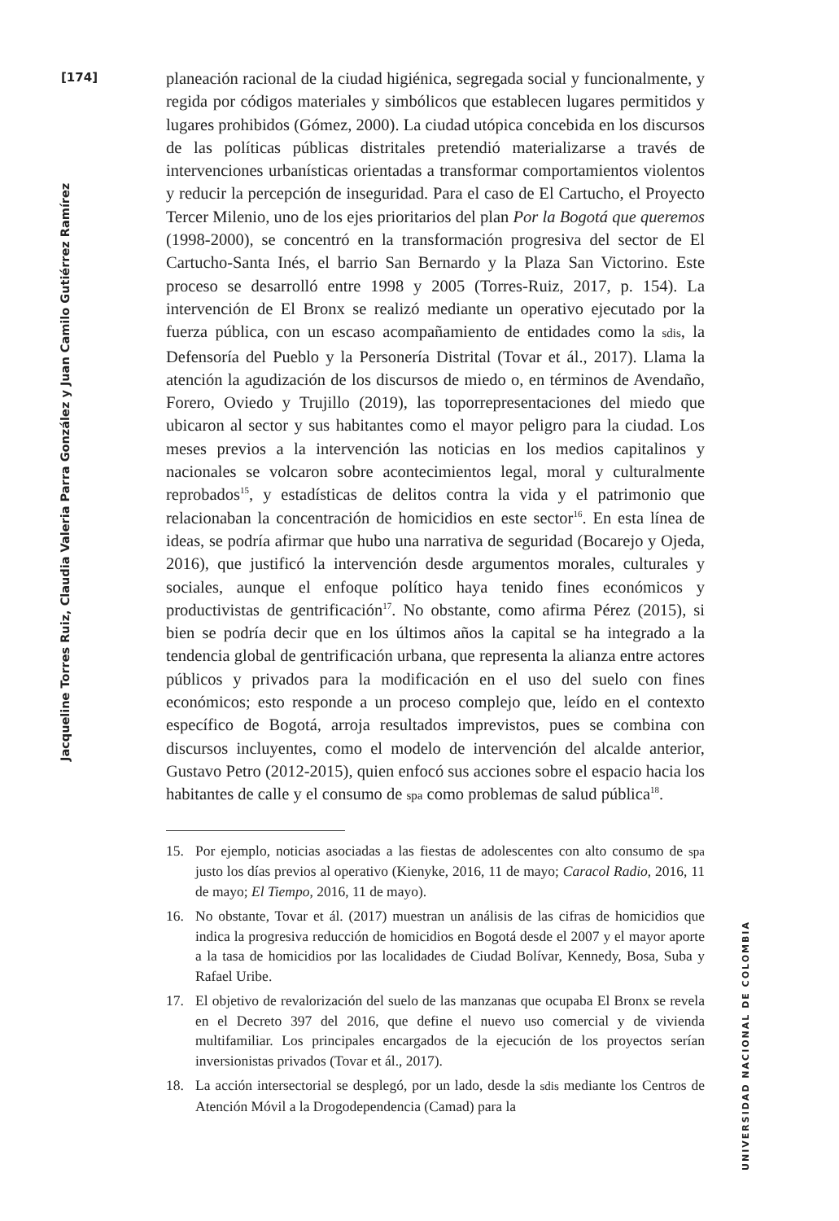[174]
Jacqueline Torres Ruiz, Claudia Valeria Parra González y Juan Camilo Gutiérrez Ramírez
planeación racional de la ciudad higiénica, segregada social y funcionalmente, y regida por códigos materiales y simbólicos que establecen lugares permitidos y lugares prohibidos (Gómez, 2000). La ciudad utópica concebida en los discursos de las políticas públicas distritales pretendió materializarse a través de intervenciones urbanísticas orientadas a transformar comportamientos violentos y reducir la percepción de inseguridad. Para el caso de El Cartucho, el Proyecto Tercer Milenio, uno de los ejes prioritarios del plan Por la Bogotá que queremos (1998-2000), se concentró en la transformación progresiva del sector de El Cartucho-Santa Inés, el barrio San Bernardo y la Plaza San Victorino. Este proceso se desarrolló entre 1998 y 2005 (Torres-Ruiz, 2017, p. 154). La intervención de El Bronx se realizó mediante un operativo ejecutado por la fuerza pública, con un escaso acompañamiento de entidades como la sdis, la Defensoría del Pueblo y la Personería Distrital (Tovar et ál., 2017). Llama la atención la agudización de los discursos de miedo o, en términos de Avendaño, Forero, Oviedo y Trujillo (2019), las toporrepresentaciones del miedo que ubicaron al sector y sus habitantes como el mayor peligro para la ciudad. Los meses previos a la intervención las noticias en los medios capitalinos y nacionales se volcaron sobre acontecimientos legal, moral y culturalmente reprobados<sup>15</sup>, y estadísticas de delitos contra la vida y el patrimonio que relacionaban la concentración de homicidios en este sector<sup>16</sup>. En esta línea de ideas, se podría afirmar que hubo una narrativa de seguridad (Bocarejo y Ojeda, 2016), que justificó la intervención desde argumentos morales, culturales y sociales, aunque el enfoque político haya tenido fines económicos y productivistas de gentrificación<sup>17</sup>. No obstante, como afirma Pérez (2015), si bien se podría decir que en los últimos años la capital se ha integrado a la tendencia global de gentrificación urbana, que representa la alianza entre actores públicos y privados para la modificación en el uso del suelo con fines económicos; esto responde a un proceso complejo que, leído en el contexto específico de Bogotá, arroja resultados imprevistos, pues se combina con discursos incluyentes, como el modelo de intervención del alcalde anterior, Gustavo Petro (2012-2015), quien enfocó sus acciones sobre el espacio hacia los habitantes de calle y el consumo de spa como problemas de salud pública<sup>18</sup>.
15. Por ejemplo, noticias asociadas a las fiestas de adolescentes con alto consumo de spa justo los días previos al operativo (Kienyke, 2016, 11 de mayo; Caracol Radio, 2016, 11 de mayo; El Tiempo, 2016, 11 de mayo).
16. No obstante, Tovar et ál. (2017) muestran un análisis de las cifras de homicidios que indica la progresiva reducción de homicidios en Bogotá desde el 2007 y el mayor aporte a la tasa de homicidios por las localidades de Ciudad Bolívar, Kennedy, Bosa, Suba y Rafael Uribe.
17. El objetivo de revalorización del suelo de las manzanas que ocupaba El Bronx se revela en el Decreto 397 del 2016, que define el nuevo uso comercial y de vivienda multifamiliar. Los principales encargados de la ejecución de los proyectos serían inversionistas privados (Tovar et ál., 2017).
18. La acción intersectorial se desplegó, por un lado, desde la sdis mediante los Centros de Atención Móvil a la Drogodependencia (Camad) para la
UNIVERSIDAD NACIONAL DE COLOMBIA